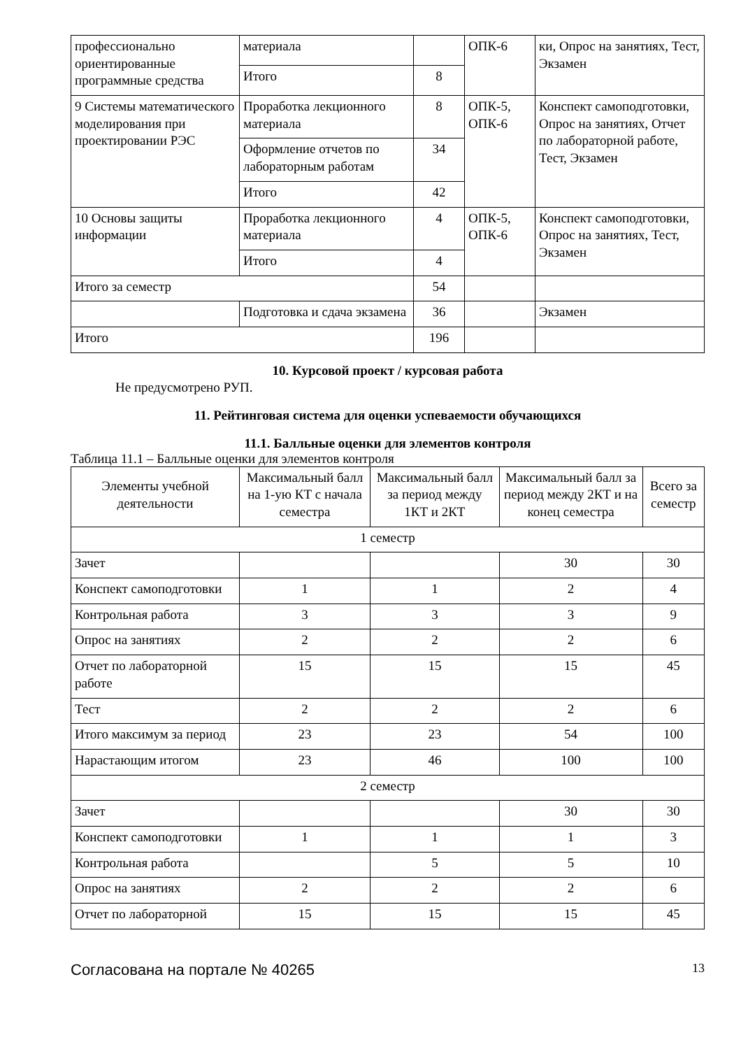| профессионально ориентированные программные средства | материала | | ОПК-6 | ки, Опрос на занятиях, Тест, Экзамен |
| | Итого | 8 | | |
| 9 Системы математического моделирования при проектировании РЭС | Проработка лекционного материала | 8 | ОПК-5, ОПК-6 | Конспект самоподготовки, Опрос на занятиях, Отчет по лабораторной работе, Тест, Экзамен |
| | Оформление отчетов по лабораторным работам | 34 | | |
| | Итого | 42 | | |
| 10 Основы защиты информации | Проработка лекционного материала | 4 | ОПК-5, ОПК-6 | Конспект самоподготовки, Опрос на занятиях, Тест, Экзамен |
| | Итого | 4 | | |
| Итого за семестр | | 54 | | |
| | Подготовка и сдача экзамена | 36 | | Экзамен |
| Итого | | 196 | | |
10. Курсовой проект / курсовая работа
Не предусмотрено РУП.
11. Рейтинговая система для оценки успеваемости обучающихся
11.1. Балльные оценки для элементов контроля
Таблица 11.1 – Балльные оценки для элементов контроля
| Элементы учебной деятельности | Максимальный балл на 1-ую КТ с начала семестра | Максимальный балл за период между 1КТ и 2КТ | Максимальный балл за период между 2КТ и на конец семестра | Всего за семестр |
| --- | --- | --- | --- | --- |
| 1 семестр | | | | |
| Зачет | | | 30 | 30 |
| Конспект самоподготовки | 1 | 1 | 2 | 4 |
| Контрольная работа | 3 | 3 | 3 | 9 |
| Опрос на занятиях | 2 | 2 | 2 | 6 |
| Отчет по лабораторной работе | 15 | 15 | 15 | 45 |
| Тест | 2 | 2 | 2 | 6 |
| Итого максимум за период | 23 | 23 | 54 | 100 |
| Нарастающим итогом | 23 | 46 | 100 | 100 |
| 2 семестр | | | | |
| Зачет | | | 30 | 30 |
| Конспект самоподготовки | 1 | 1 | 1 | 3 |
| Контрольная работа | | 5 | 5 | 10 |
| Опрос на занятиях | 2 | 2 | 2 | 6 |
| Отчет по лабораторной | 15 | 15 | 15 | 45 |
Согласована на портале № 40265 13